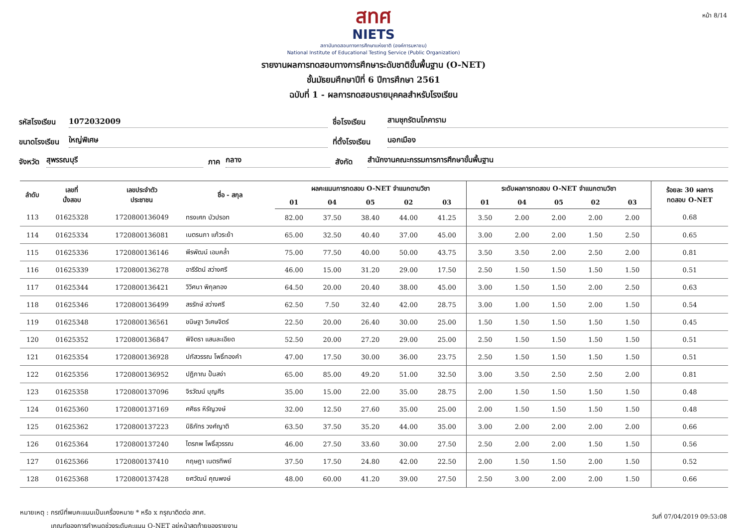หน้า 8/14
สทศ
NIETS
สถาบันทดสอบทางการศึกษาแห่งชาติ (องค์การมหาชน)
National Institute of Educational Testing Service (Public Organization)
รายงานผลการทดสอบทางการศึกษาระดับชาติขั้นพื้นฐาน (O-NET)
ชั้นมัธยมศึกษาปีที่ 6 ปีการศึกษา 2561
ฉบับที่ 1 - ผลการทดสอบรายบุคคลสำหรับโรงเรียน
รหัสโรงเรียน
1072032009
ชื่อโรงเรียน
สามชุกรัตนโภคาราม
ขนาดโรงเรียน
ใหญ่พิเศษ
ที่ตั้งโรงเรียน
นอกเมือง
จังหวัด
สุพรรณบุรี
ภาค
กลาง
สังกัด
สำนักงานคณะกรรมการการศึกษาขั้นพื้นฐาน
| ลำดับ | เลขที่ นั่งสอบ | เลขประจำตัว ประชาชน | ชื่อ - สกุล | ผลคะแนนการทดสอบ O-NET จำแนกตามวิชา | | | | | ระดับผลการทดสอบ O-NET จำแนกตามวิชา | | | | | ร้อยละ 30 ผลการ ทดสอบ O-NET |
| --- | --- | --- | --- | --- | --- | --- | --- | --- | --- | --- | --- | --- | --- | --- |
| | | | | 01 | 04 | 05 | 02 | 03 | 01 | 04 | 05 | 02 | 03 | |
| 113 | 01625328 | 1720800136049 | ทรงเศก บัวปรอท | 82.00 | 37.50 | 38.40 | 44.00 | 41.25 | 3.50 | 2.00 | 2.00 | 2.00 | 2.00 | 0.68 |
| 114 | 01625334 | 1720800136081 | เนตรนภา แก้วระย้า | 65.00 | 32.50 | 40.40 | 37.00 | 45.00 | 3.00 | 2.00 | 2.00 | 1.50 | 2.50 | 0.65 |
| 115 | 01625336 | 1720800136146 | พีรพัฒน์ เอมคล้ำ | 75.00 | 77.50 | 40.00 | 50.00 | 43.75 | 3.50 | 3.50 | 2.00 | 2.50 | 2.00 | 0.81 |
| 116 | 01625339 | 1720800136278 | อารีรัตน์ สว่างศรี | 46.00 | 15.00 | 31.20 | 29.00 | 17.50 | 2.50 | 1.50 | 1.50 | 1.50 | 1.50 | 0.51 |
| 117 | 01625344 | 1720800136421 | วิวิศนา พิกุลทอง | 64.50 | 20.00 | 20.40 | 38.00 | 45.00 | 3.00 | 1.50 | 1.50 | 2.00 | 2.50 | 0.63 |
| 118 | 01625346 | 1720800136499 | สรรักษ์ สว่างศรี | 62.50 | 7.50 | 32.40 | 42.00 | 28.75 | 3.00 | 1.00 | 1.50 | 2.00 | 1.50 | 0.54 |
| 119 | 01625348 | 1720800136561 | ขนิษฐา วิเศษจิตร์ | 22.50 | 20.00 | 26.40 | 30.00 | 25.00 | 1.50 | 1.50 | 1.50 | 1.50 | 1.50 | 0.45 |
| 120 | 01625352 | 1720800136847 | พิจิตรา แสนละเอียด | 52.50 | 20.00 | 27.20 | 29.00 | 25.00 | 2.50 | 1.50 | 1.50 | 1.50 | 1.50 | 0.51 |
| 121 | 01625354 | 1720800136928 | ปภัสวรรณ โพธิ์ทองคำ | 47.00 | 17.50 | 30.00 | 36.00 | 23.75 | 2.50 | 1.50 | 1.50 | 1.50 | 1.50 | 0.51 |
| 122 | 01625356 | 1720800136952 | ปฏิภาณ ปั้นสง่า | 65.00 | 85.00 | 49.20 | 51.00 | 32.50 | 3.00 | 3.50 | 2.50 | 2.50 | 2.00 | 0.81 |
| 123 | 01625358 | 1720800137096 | จิรวัฒน์ บุญศีร | 35.00 | 15.00 | 22.00 | 35.00 | 28.75 | 2.00 | 1.50 | 1.50 | 1.50 | 1.50 | 0.48 |
| 124 | 01625360 | 1720800137169 | ศศิธร หิรัญวงษ์ | 32.00 | 12.50 | 27.60 | 35.00 | 25.00 | 2.00 | 1.50 | 1.50 | 1.50 | 1.50 | 0.48 |
| 125 | 01625362 | 1720800137223 | นิธิภัทร วงศ์ญาติ | 63.50 | 37.50 | 35.20 | 44.00 | 35.00 | 3.00 | 2.00 | 2.00 | 2.00 | 2.00 | 0.66 |
| 126 | 01625364 | 1720800137240 | ไตรภพ โพธิ์สุวรรณ | 46.00 | 27.50 | 33.60 | 30.00 | 27.50 | 2.50 | 2.00 | 2.00 | 1.50 | 1.50 | 0.56 |
| 127 | 01625366 | 1720800137410 | กฤษฎา เนตรทิพย์ | 37.50 | 17.50 | 24.80 | 42.00 | 22.50 | 2.00 | 1.50 | 1.50 | 2.00 | 1.50 | 0.52 |
| 128 | 01625368 | 1720800137428 | ยศวัฒน์ คุณพงษ์ | 48.00 | 60.00 | 41.20 | 39.00 | 27.50 | 2.50 | 3.00 | 2.00 | 2.00 | 1.50 | 0.66 |
หมายเหตุ : กรณีที่พบคะแนนเป็นเครื่องหมาย * หรือ x กรุณาติดต่อ สทศ.
เกณฑ์ของการกำหนดช่วงระดับคะแนน O-NET อยู่หน้าสุดท้ายของรายงาน
วันที่ 07/04/2019 09:53:08